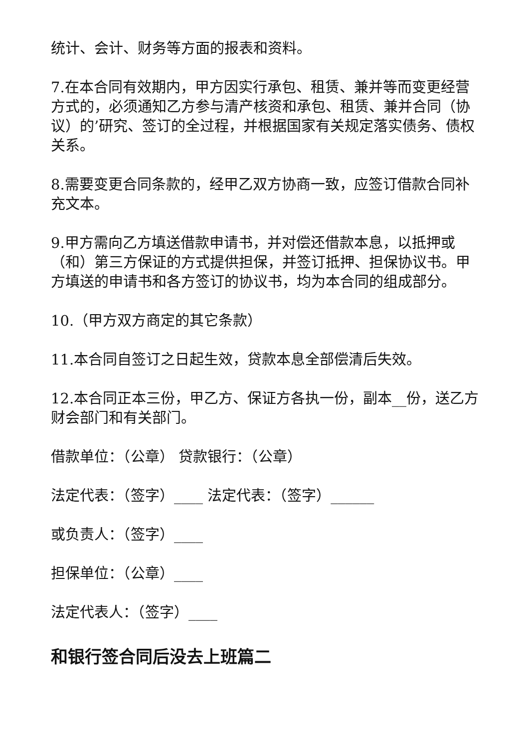统计、会计、财务等方面的报表和资料。
7.在本合同有效期内，甲方因实行承包、租赁、兼并等而变更经营方式的，必须通知乙方参与清产核资和承包、租赁、兼并合同（协议）的’研究、签订的全过程，并根据国家有关规定落实债务、债权关系。
8.需要变更合同条款的，经甲乙双方协商一致，应签订借款合同补充文本。
9.甲方需向乙方填送借款申请书，并对偿还借款本息，以抵押或（和）第三方保证的方式提供担保，并签订抵押、担保协议书。甲方填送的申请书和各方签订的协议书，均为本合同的组成部分。
10.（甲方双方商定的其它条款）
11.本合同自签订之日起生效，贷款本息全部偿清后失效。
12.本合同正本三份，甲乙方、保证方各执一份，副本__份，送乙方财会部门和有关部门。
借款单位：（公章） 贷款银行：（公章）
法定代表：（签字）____ 法定代表：（签字）______
或负责人：（签字）____
担保单位：（公章）____
法定代表人：（签字）____
和银行签合同后没去上班篇二